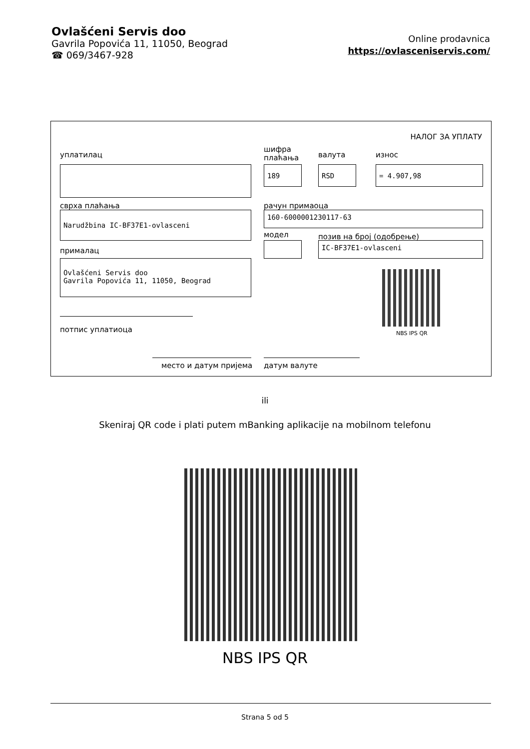Ovlašćeni Servis doo
Gavrila Popovića 11, 11050, Beograd
☎ 069/3467-928
Online prodavnica
https://ovlasceniservis.com/
НАЛОГ ЗА УПЛАТУ
уплатилац
шифра
плаћања
валута износ
189 RSD = 4.907,98
сврха плаћања рачун примаоца
Narudžbina IC-BF37E1-ovlasceni 160-6000001230117-63
модел позив на број (одобрење)
IC-BF37E1-ovlasceni
прималац
Ovlašćeni Servis doo
Gavrila Popovića 11, 11050, Beograd
NBS IPS QR
потпис уплатиоца
место и датум пријема датум валуте
ili
Skeniraj QR code i plati putem mBanking aplikacije na mobilnom telefonu
NBS IPS QR
Strana 5 od 5